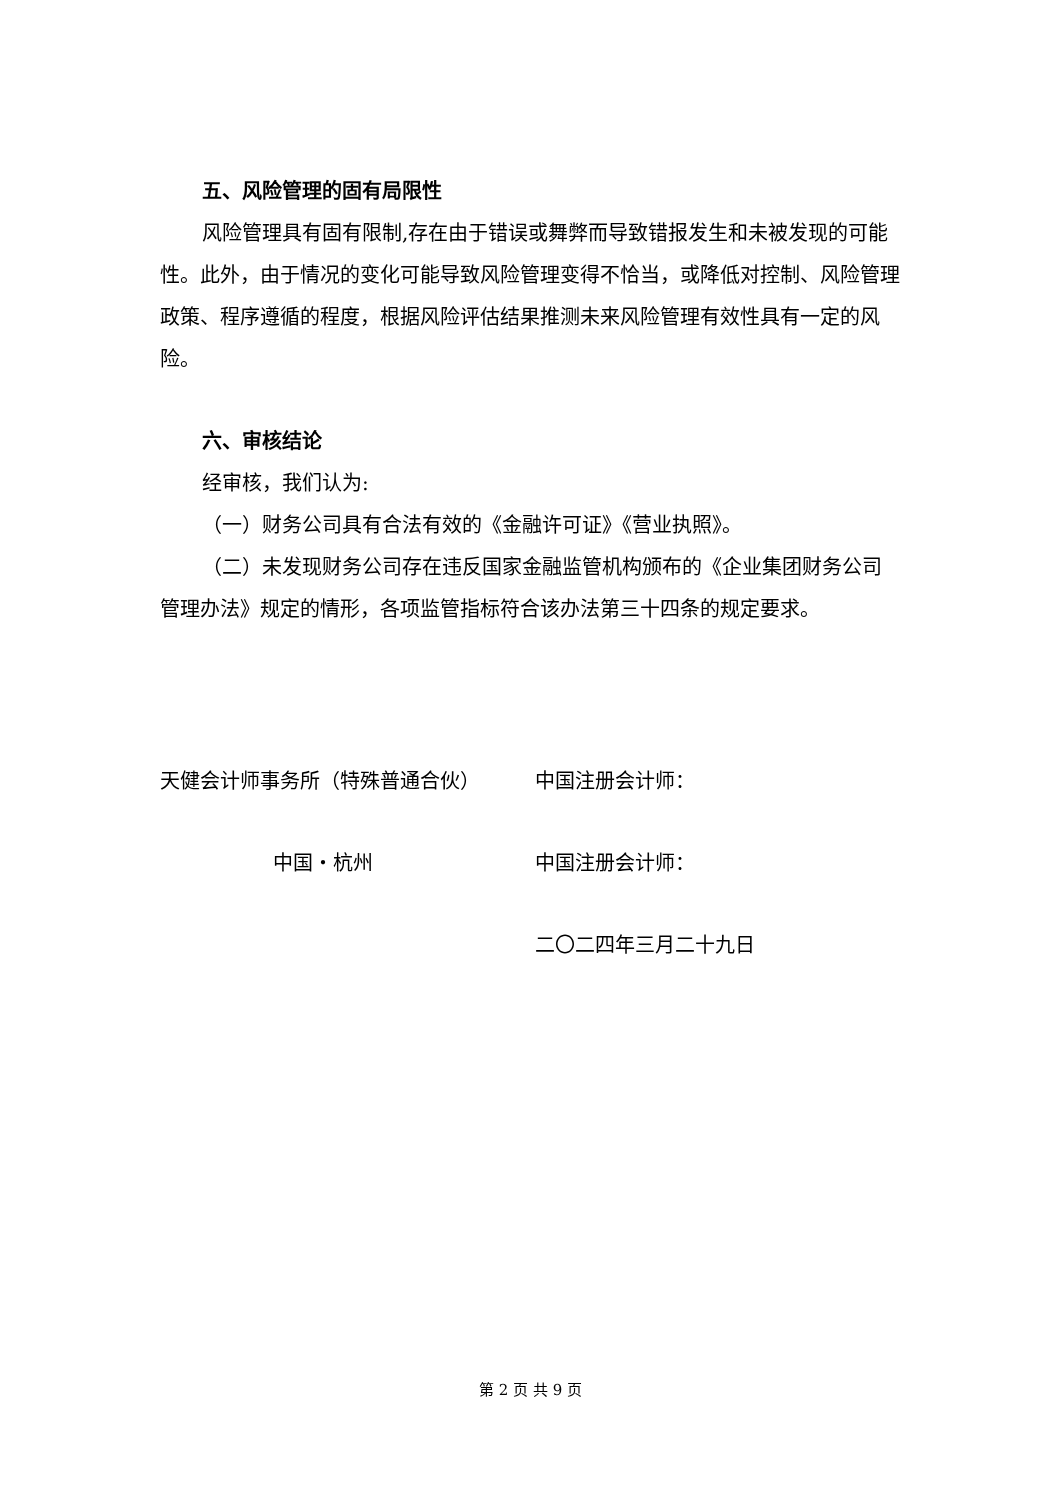五、风险管理的固有局限性
风险管理具有固有限制,存在由于错误或舞弊而导致错报发生和未被发现的可能性。此外，由于情况的变化可能导致风险管理变得不恰当，或降低对控制、风险管理政策、程序遵循的程度，根据风险评估结果推测未来风险管理有效性具有一定的风险。
六、审核结论
经审核，我们认为:
（一）财务公司具有合法有效的《金融许可证》《营业执照》。
（二）未发现财务公司存在违反国家金融监管机构颁布的《企业集团财务公司管理办法》规定的情形，各项监管指标符合该办法第三十四条的规定要求。
天健会计师事务所（特殊普通合伙）
中国注册会计师：
中国・杭州
中国注册会计师：
二〇二四年三月二十九日
第 2 页 共 9 页